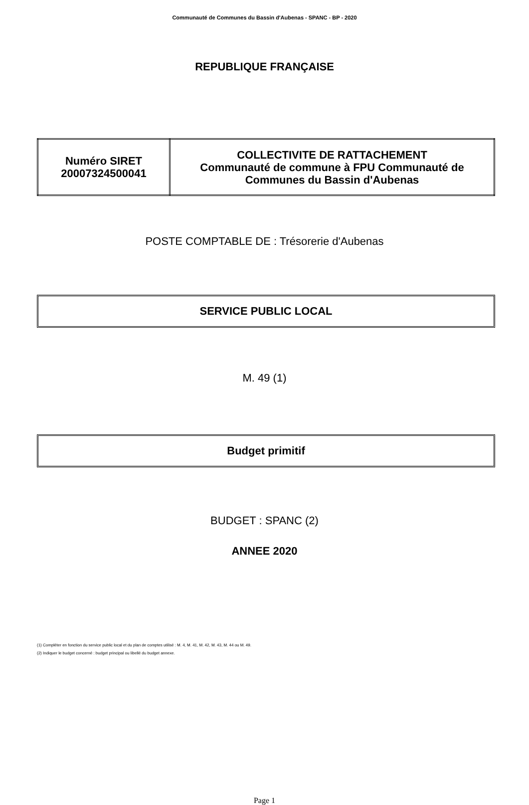Communauté de Communes du Bassin d'Aubenas - SPANC - BP - 2020
REPUBLIQUE FRANÇAISE
| Numéro SIRET 20007324500041 | COLLECTIVITE DE RATTACHEMENT Communauté de commune à FPU Communauté de Communes du Bassin d'Aubenas |
POSTE COMPTABLE DE : Trésorerie d'Aubenas
SERVICE PUBLIC LOCAL
M. 49 (1)
Budget primitif
BUDGET : SPANC (2)
ANNEE 2020
(1) Compléter en fonction du service public local et du plan de comptes utilisé : M. 4, M. 41, M. 42, M. 43, M. 44 ou M. 49.
(2) Indiquer le budget concerné : budget principal ou libellé du budget annexe.
Page 1